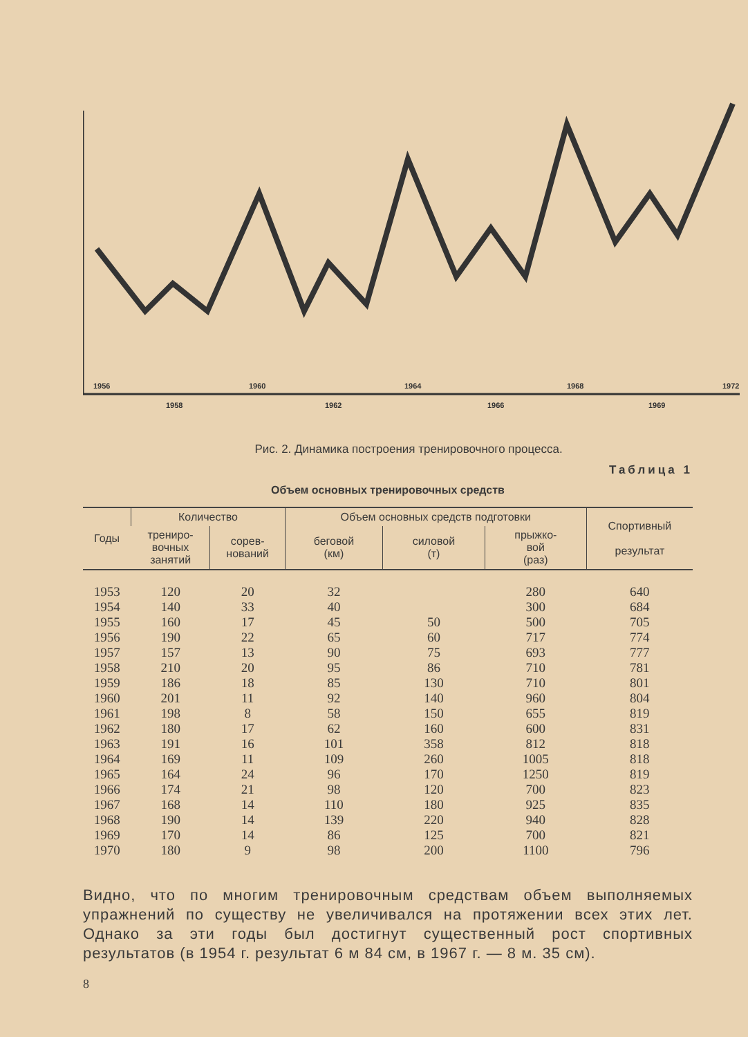1956
1960
1964
1968
1972
1958
1962
1966
1969
Рис. 2. Динамика построения тренировочного процесса.
Таблица 1
Объем основных тренировочных средств
| Годы | Количество | | Объем основных средств подготовки | | | Спортивный результат |
| --- | --- | --- | --- | --- | --- | --- |
| | трениро- вочных занятий | сорев- нований | беговой (км) | силовой (т) | прыжко- вой (раз) | |
| 1953 | 120 | 20 | 32 | | 280 | 640 |
| 1954 | 140 | 33 | 40 | | 300 | 684 |
| 1955 | 160 | 17 | 45 | 50 | 500 | 705 |
| 1956 | 190 | 22 | 65 | 60 | 717 | 774 |
| 1957 | 157 | 13 | 90 | 75 | 693 | 777 |
| 1958 | 210 | 20 | 95 | 86 | 710 | 781 |
| 1959 | 186 | 18 | 85 | 130 | 710 | 801 |
| 1960 | 201 | 11 | 92 | 140 | 960 | 804 |
| 1961 | 198 | 8 | 58 | 150 | 655 | 819 |
| 1962 | 180 | 17 | 62 | 160 | 600 | 831 |
| 1963 | 191 | 16 | 101 | 358 | 812 | 818 |
| 1964 | 169 | 11 | 109 | 260 | 1005 | 818 |
| 1965 | 164 | 24 | 96 | 170 | 1250 | 819 |
| 1966 | 174 | 21 | 98 | 120 | 700 | 823 |
| 1967 | 168 | 14 | 110 | 180 | 925 | 835 |
| 1968 | 190 | 14 | 139 | 220 | 940 | 828 |
| 1969 | 170 | 14 | 86 | 125 | 700 | 821 |
| 1970 | 180 | 9 | 98 | 200 | 1100 | 796 |
Видно, что по многим тренировочным средствам объем выполняемых упражнений по существу не увеличивался на протяжении всех этих лет. Однако за эти годы был достигнут существенный рост спортивных результатов (в 1954 г. результат 6 м 84 см, в 1967 г. — 8 м. 35 см).
8